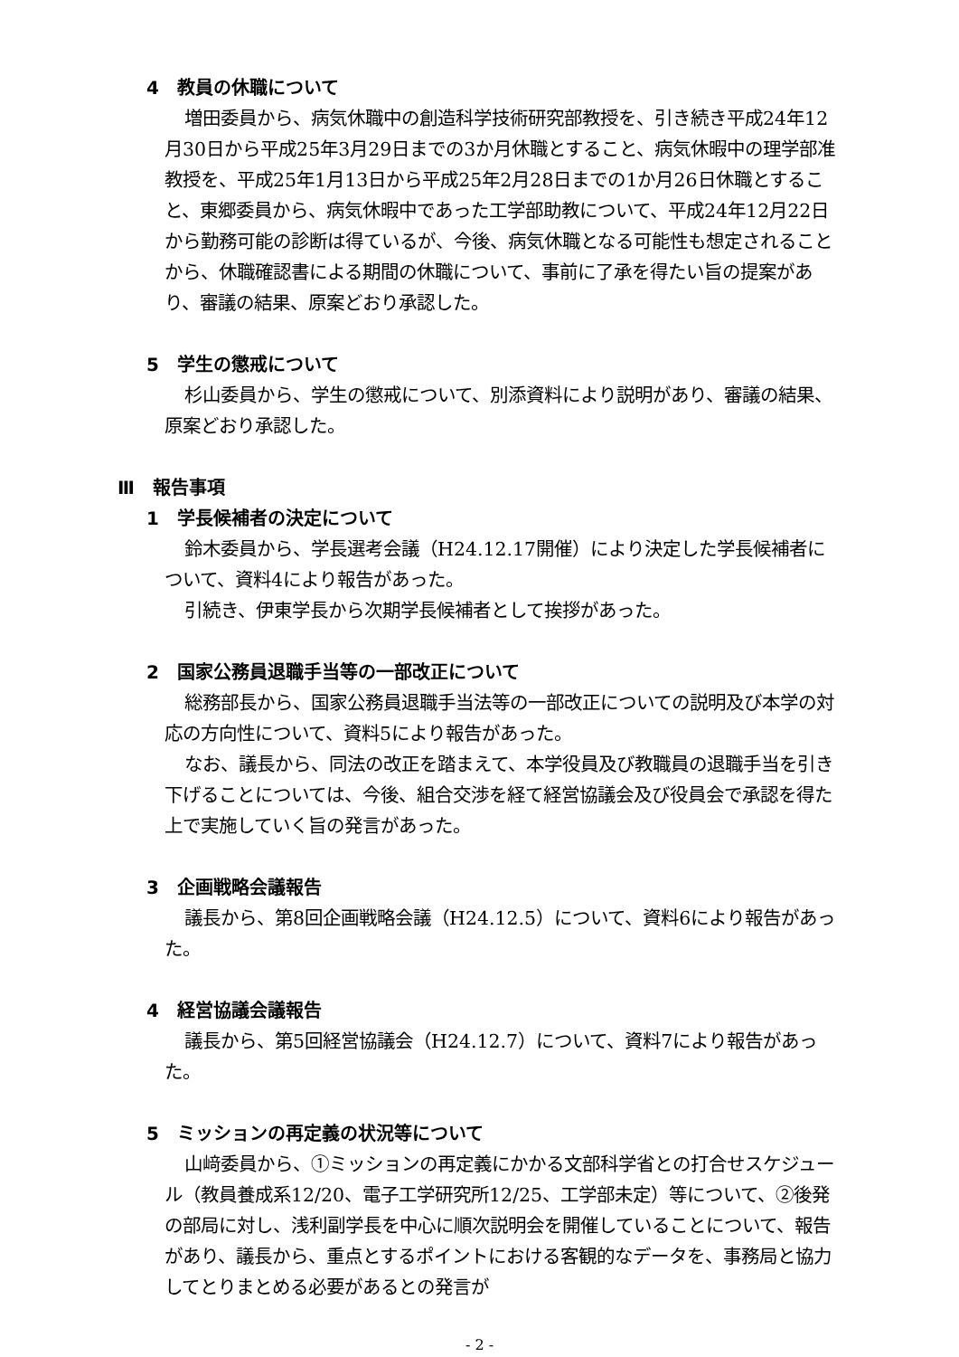4　教員の休職について
増田委員から、病気休職中の創造科学技術研究部教授を、引き続き平成24年12月30日から平成25年3月29日までの3か月休職とすること、病気休暇中の理学部准教授を、平成25年1月13日から平成25年2月28日までの1か月26日休職とすること、東郷委員から、病気休暇中であった工学部助教について、平成24年12月22日から勤務可能の診断は得ているが、今後、病気休職となる可能性も想定されることから、休職確認書による期間の休職について、事前に了承を得たい旨の提案があり、審議の結果、原案どおり承認した。
5　学生の懲戒について
杉山委員から、学生の懲戒について、別添資料により説明があり、審議の結果、原案どおり承認した。
Ⅲ　報告事項
1　学長候補者の決定について
鈴木委員から、学長選考会議（H24.12.17開催）により決定した学長候補者について、資料4により報告があった。
引続き、伊東学長から次期学長候補者として挨拶があった。
2　国家公務員退職手当等の一部改正について
総務部長から、国家公務員退職手当法等の一部改正についての説明及び本学の対応の方向性について、資料5により報告があった。
なお、議長から、同法の改正を踏まえて、本学役員及び教職員の退職手当を引き下げることについては、今後、組合交渉を経て経営協議会及び役員会で承認を得た上で実施していく旨の発言があった。
3　企画戦略会議報告
議長から、第8回企画戦略会議（H24.12.5）について、資料6により報告があった。
4　経営協議会議報告
議長から、第5回経営協議会（H24.12.7）について、資料7により報告があった。
5　ミッションの再定義の状況等について
山﨑委員から、①ミッションの再定義にかかる文部科学省との打合せスケジュール（教員養成系12/20、電子工学研究所12/25、工学部未定）等について、②後発の部局に対し、浅利副学長を中心に順次説明会を開催していることについて、報告があり、議長から、重点とするポイントにおける客観的なデータを、事務局と協力してとりまとめる必要があるとの発言が
- 2 -